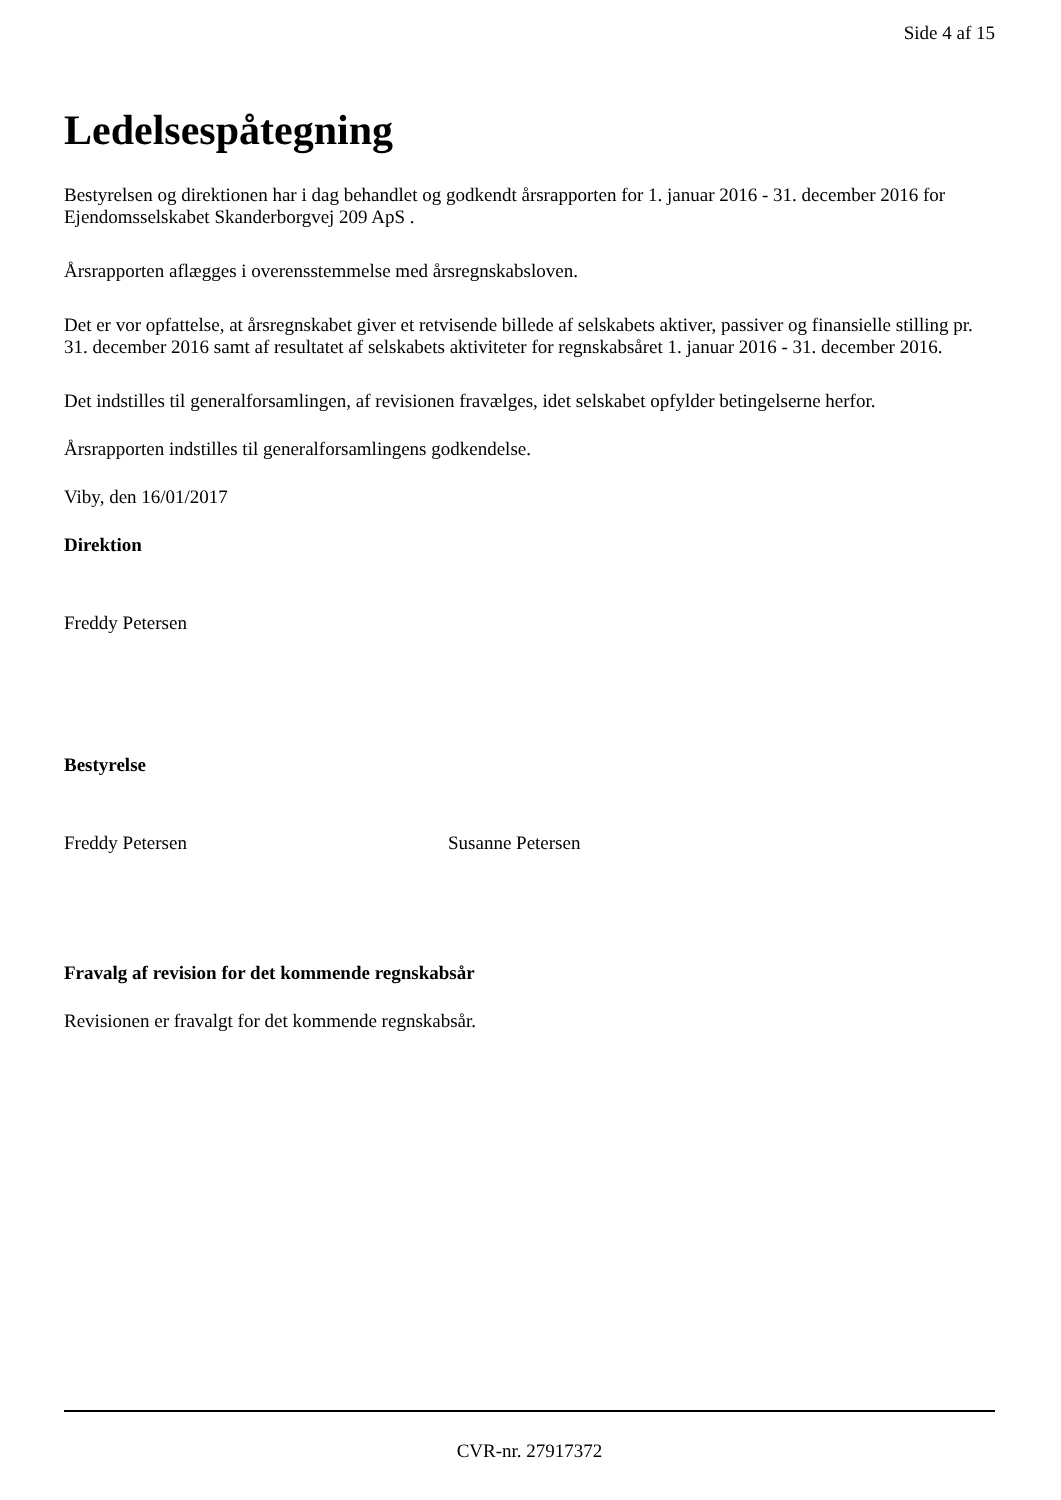Side 4 af 15
Ledelsespåtegning
Bestyrelsen og direktionen har i dag behandlet og godkendt årsrapporten for 1. januar 2016 - 31. december 2016 for Ejendomsselskabet Skanderborgvej 209 ApS .
Årsrapporten aflægges i overensstemmelse med årsregnskabsloven.
Det er vor opfattelse, at årsregnskabet giver et retvisende billede af selskabets aktiver, passiver og finansielle stilling pr. 31. december 2016 samt af resultatet af selskabets aktiviteter for regnskabsåret 1. januar 2016 - 31. december 2016.
Det indstilles til generalforsamlingen, af revisionen fravælges, idet selskabet opfylder betingelserne herfor.
Årsrapporten indstilles til generalforsamlingens godkendelse.
Viby, den 16/01/2017
Direktion
Freddy Petersen
Bestyrelse
Freddy Petersen Susanne Petersen
Fravalg af revision for det kommende regnskabsår
Revisionen er fravalgt for det kommende regnskabsår.
CVR-nr. 27917372